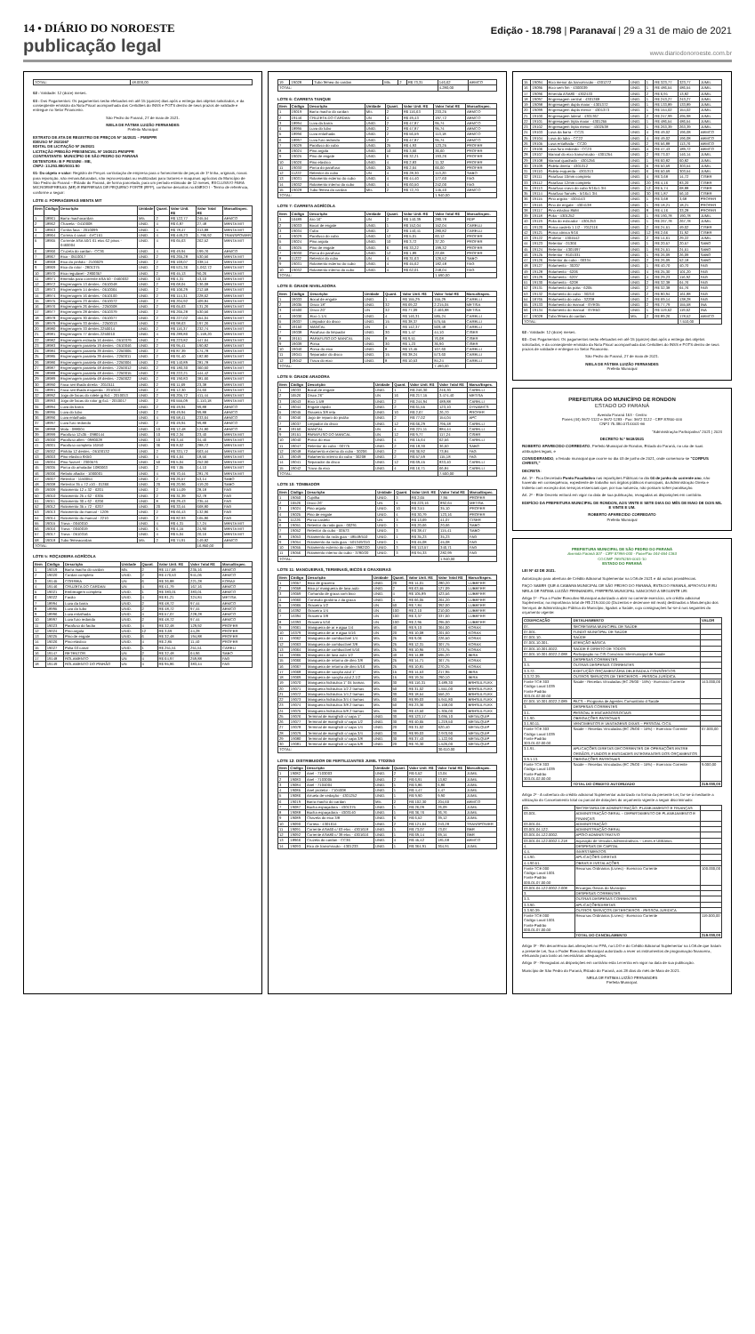14 • DIÁRIO DO NOROESTE
Edição - 18.798 | Paranavaí | 29 a 31 de maio de 2021
publicação legal
www.diariodonoroeste.com.br
| TOTAL: | 48.000,00 |
02 - Validade: 12 (doze) meses.
03 - Dos Pagamentos: Os pagamentos serão efetuados em até 15 (quinze) dias após a entrega dos objetos solicitados, e da conseqüente emissão da Nota Fiscal acompanhada das Certidões do INSS e FGTS dentro de seus prazos de validade e entregue no Setor Financeiro.
São Pedro do Paraná, 27 de maio de 2021.
NEILA DE FÁTIMA LUIZÃO FERNANDES
Prefeito Municipal
EXTRATO DE ATA DE REGISTRO DE PREÇOS Nº 34/2021 – PMSPPR
IDEUSO Nº 2021067
EDITAL DE LICITAÇÃO Nº 26/2021
LICITAÇÃO PREGÃO PRESENCIAL Nº 19/2021-PMSPPR
CONTRATANTE: MUNICÍPIO DE SÃO PEDRO DO PARANÁ
DETENTORA: B F PESSINI - ME,
CNPJ: 13.253.880/0001-50
01- Do objeto e valor: Registro de Preços contratação de empresa para o fornecimento de peças de 1ª linha, originais, novas para reposição, não remanufaturadas, não reprocessadas ou reutilizadas para tratores e maquinas agrícolas do Município de São Pedro do Paraná – Estado do Paraná, de forma parcelada, para um período estimado de 12 meses, EXCLUSIVO PARA MICROEMPRESAS (ME) E EMPRESAS DE PEQUENO PORTE (EPP), conforme descritos no ANEXO I - Termo de referência, conforme a seguir:
LOTE 4: FORRAGEIRAS MENTA MIT
| Item | Código | Descrição | Unidade | Quant. | Valor Unit. R$ | Valor Total R$ | Marca/Espec. |
| --- | --- | --- | --- | --- | --- | --- | --- |
| 1 | 18961 | Barra machocardan | Mts | 2 | R$ 122,77 | 245,54 | AEMCO |
| 2 | 18962 | Chaveta - 0410008 | UNID. | 4 | R$ 6,87 | 27,48 | MENTA MIT |
| 3 | 18963 | Contra faca - 2010099 | UNID. | 4 | R$ 78,47 | 313,88 | MENTA MIT |
| 4 | 18964 | Correia 4 canal - 4VC151 | UNID. | 4 | R$ 449,23 | 1.796,92 | TRANSPOWER |
| 5 | 18965 | Corrente ASA 50/1 61 elos 62 pinos - 0460004 | UNID. | 4 | R$ 65,63 | 262,52 | MENTA MIT |
| 6 | 18966 | Cruzeta do cardan - CC36 | UNID. | 4 | R$ 49,94 | 199,76 | AEMCO |
| 7 | 18967 | Eixo - 0510017 | UNID. | 2 | R$ 265,28 | 530,56 | MENTA MIT |
| 8 | 18968 | Eixo do pinhão - 2100029 | UNID. | 2 | R$ 169,07 | 338,14 | MENTA MIT |
| 9 | 18969 | Eixo do rotor - 2801375 | UNID. | 2 | R$ 531,36 | 1.062,72 | MENTA MIT |
| 10 | 18970 | Eixo regulável - 2800357 | UNID. | 2 | R$ 45,13 | 90,26 | MENTA MIT |
| 11 | 18971 | Emenda para corrente ASA 50 - 0460032 | UNID. | 10 | R$ 4,31 | 43,10 | MENTA MIT |
| 12 | 18972 | Engrenagem 13 dentes - 0510048 | UNID. | 2 | R$ 68,04 | 136,08 | MENTA MIT |
| 13 | 18973 | Engrenagem 14 dentes - 0510064 | UNID. | 2 | R$ 106,29 | 212,58 | MENTA MIT |
| 14 | 18974 | Engrenagem 16 dentes - 0510100 | UNID. | 2 | R$ 114,31 | 228,62 | MENTA MIT |
| 15 | 18975 | Engrenagem 23 dentes - 0510072 | UNID. | 2 | R$ 204,92 | 409,84 | MENTA MIT |
| 16 | 18976 | Engrenagem 26 dentes - 2250008 | UNID. | 2 | R$ 65,63 | 131,26 | MENTA MIT |
| 17 | 18977 | Engrenagem 28 dentes - 0510379 | UNID. | 2 | R$ 265,28 | 530,56 | MENTA MIT |
| 18 | 18978 | Engrenagem 30 dentes - 0510077 | UNID. | 2 | R$ 227,02 | 454,04 | MENTA MIT |
| 19 | 18979 | Engrenagem 33 dentes - 2250013 | UNID. | 2 | R$ 98,63 | 197,26 | MENTA MIT |
| 20 | 18980 | Engrenagem 33 dentes 2250014 | UNID. | 2 | R$ 116,37 | 232,74 | MENTA MIT |
| 21 | 18981 | Engrenagem 77 dentes 2250010 | UNID. | 4 | R$ 289,80 | 1.159,20 | MENTA MIT |
| 22 | 18982 | Engrenagem estriada 16 dentes - 0510379 | UNID. | 2 | R$ 223,82 | 447,64 | MENTA MIT |
| 23 | 18983 | Engrenagem paralela 19 dentes - 0510046 | UNID. | 2 | R$ 95,41 | 190,82 | MENTA MIT |
| 24 | 18984 | Engrenagem paralela 39 dentes - 2250005 | UNID. | 2 | R$ 87,39 | 174,78 | MENTA MIT |
| 25 | 18985 | Engrenagem paralela 39 dentes - 2250011 | UNID. | 2 | R$ 91,40 | 182,80 | MENTA MIT |
| 26 | 18986 | Engrenagem paralela 48 dentes - 2250004 | UNID. | 2 | R$ 140,89 | 281,78 | MENTA MIT |
| 27 | 18987 | Engrenagem paralela 48 dentes - 2250012 | UNID. | 2 | R$ 180,30 | 360,60 | MENTA MIT |
| 28 | 18988 | Engrenagem paralela 48 dentes - 2250015 | UNID. | 2 | R$ 222,21 | 444,42 | MENTA MIT |
| 29 | 18989 | Engrenagem paralela 48 dentes - 2250022 | UNID. | 2 | R$ 190,83 | 381,66 | MENTA MIT |
| 30 | 18990 | Faca serrilhada direita - 2010111 | UNID. | 2 | R$ 11,69 | 23,38 | MENTA MIT |
| 31 | 18991 | Faca serrilhada esquerda - 2010110 | UNID. | 2 | R$ 12,30 | 24,60 | MENTA MIT |
| 32 | 18992 | Jogo de facas do rolete jg 8x1 - 2010013 | UNID. | 2 | R$ 205,72 | 411,44 | MENTA MIT |
| 33 | 18993 | Jogo de facas do rotor jg 6x1 - 2010017 | UNID. | 2 | R$ 555,09 | 1.110,18 | MENTA MIT |
| 34 | 18994 | Luva da barra | UNID. | 2 | R$ 49,94 | 99,88 | AEMCO |
| 35 | 18995 | Luva do tubo | UNID. | 2 | R$ 49,94 | 99,88 | AEMCO |
| 36 | 18996 | Luva entalhada | UNID. | 4 | R$ 58,41 | 233,64 | AEMCO |
| 37 | 18997 | Luva furo redondo | UNID. | 2 | R$ 49,94 | 99,88 | AEMCO |
| 38 | 18998 | Mola - 088004 | UNID. | 10 | R$ 12,48 | 124,80 | AEMCO |
| 39 | 18999 | Parafuso 12x35 - 0980144 | UNID. | 10 | R$ 2,34 | 23,40 | MENTA MIT |
| 40 | 19000 | Parafuso allen - 0980028 | UNID. | 10 | R$ 3,44 | 34,40 | MENTA MIT |
| 41 | 19001 | Parafuso completo 16X50 | UNID. | 36 | R$ 8,02 | 288,72 | MENTA MIT |
| 42 | 19002 | Pinhão 12 dentes - 05100132 | UNID. | 2 | R$ 331,72 | 663,44 | MENTA MIT |
| 43 | 19003 | Pino elástico 8X50 | UNID. | 4 | R$ 4,64 | 18,56 | MENTA MIT |
| 44 | 19004 | Pino fusível - 2300576 | UNID. | 50 | R$ 5,04 | 252,00 | MENTA MIT |
| 45 | 19005 | Porca do amolador 1080063 | UNID. | 2 | R$ 7,05 | 14,10 | MENTA MIT |
| 46 | 19006 | Rebolo afiador - 1000001 | UNID. | 4 | R$ 70,44 | 281,76 | MENTA MIT |
| 47 | 19007 | Retentor - 1150054 | UNID. | 2 | R$ 26,57 | 53,14 | SABO |
| 48 | 19008 | Retentor 35 x 72 x10 - 01366 | UNID. | 20 | R$ 20,96 | 419,20 | SABO |
| 49 | 19009 | Rolamento 12 x 32 - 6201 | UNID. | 2 | R$ 14,09 | 28,18 | FAG |
| 50 | 19010 | Rolamento 25 x 62 - 6305 | UNID. | 2 | R$ 31,39 | 62,78 | FAG |
| 51 | 19011 | Rolamento 30 x 62 - 6206 | UNID. | 8 | R$ 29,43 | 235,44 | FAG |
| 52 | 19012 | Rolamento 35 x 72 - 6207 | UNID. | 20 | R$ 33,44 | 668,80 | FAG |
| 53 | 19013 | Rolamento do mancal - 1209 | UNID. | 2 | R$ 66,43 | 132,86 | FAG |
| 54 | 19014 | Rolamento do mancal - 2210 | UNID. | 2 | R$ 82,93 | 165,86 | FAG |
| 55 | 19015 | Trava - 0040010 | UNID. | 4 | R$ 4,31 | 17,24 | MENTA MIT |
| 56 | 19016 | Trava - 0040019 | UNID. | 6 | R$ 4,15 | 24,90 | MENTA MIT |
| 57 | 19017 | Trava - 0510316 | UNID. | 4 | R$ 5,04 | 20,16 | MENTA MIT |
| 58 | 19018 | Tubo fêmeacardan | Mts | 2 | R$ 74,91 | 149,82 | AEMCO |
| TOTAL: | | | | | | 16.850,00 | |
LOTE 5: ROÇADEIRA AGRÍCOLA
| Item | Código | Descrição | Unidade | Quant. | Valor Unit. R$ | Valor Total R$ | Marca/Espec. |
| --- | --- | --- | --- | --- | --- | --- | --- |
| 1 | 19019 | Barra macho do cardan | Mts | 2 | R$ 117,58 | 235,16 | AEMCO |
| 2 | 19020 | Cardan completo | UNID. | 2 | R$ 470,53 | 941,06 | AEMCO |
| 3 | 19145 | CORREIA | UN | 6 | R$ 36,88 | 221,28 | KORAX |
| 4 | 19146 | CRUZETA DO CARDAN | UN | 4 | R$ 41,79 | 167,16 | AEMCO |
| 5 | 19021 | Embreagem completa | UNID. | 1 | R$ 383,01 | 383,01 | AEMCO |
| 6 | 19022 | Facão | UNID. | 4 | R$ 81,21 | 324,84 | METISA |
| 7 | 18994 | Luva da barra | UNID. | 2 | R$ 48,72 | 97,44 | AEMCO |
| 8 | 18995 | Luva do tubo | UNID. | 2 | R$ 48,72 | 97,44 | AEMCO |
| 9 | 18996 | Luva entalhada | UNID. | 4 | R$ 57,07 | 228,28 | AEMCO |
| 10 | 18997 | Luva furo redondo | UNID. | 2 | R$ 48,72 | 97,44 | AEMCO |
| 11 | 19023 | Parafuso do facão | UNID. | 4 | R$ 32,48 | 129,92 | PROFER |
| 12 | 19024 | Pino argola | UNID. | 12 | R$ 3,69 | 44,28 | PROFER |
| 13 | 19025 | Pino de engate | UNID. | 6 | R$ 32,48 | 194,88 | PROFER |
| 14 | 19026 | Pino elástico | UNID. | 4 | R$ 2,85 | 11,40 | PROFER |
| 15 | 19027 | Polia 03 canal | UNID. | 1 | R$ 251,51 | 251,51 | CARELI |
| 16 | 19147 | RETENTOR | UN | 2 | R$ 32,48 | 64,96 | SABO |
| 17 | 19148 | ROLAMENTO | UN | 4 | R$ 64,97 | 259,88 | FAG |
| 18 | 19149 | ROLAMENTO DO PINHÃO | UN | 4 | R$ 95,86 | 383,44 | FAG |
| 19 | 19028 | Tubo fêmea do cardan | Mts | 2 | R$ 73,31 | 146,62 | AEMCO |
| TOTAL: | | | | | | 4.280,00 | |
LOTE 6: CARRETA TANQUE
| Item | Código | Descrição | Unidade | Quant. | Valor Unit. R$ | Valor Total R$ | Marca/Espec. |
| --- | --- | --- | --- | --- | --- | --- | --- |
| 1 | 19019 | Barra macho do cardan | Mts | 2 | R$ 116,63 | 233,25 | AEMCO |
| 2 | 19146 | CRUZETA DO CARDAN | UN | 4 | R$ 49,43 | 197,72 | AEMCO |
| 3 | 18994 | Luva da barra | UNID. | 2 | R$ 47,87 | 95,74 | AEMCO |
| 4 | 18995 | Luva do tubo | UNID. | 2 | R$ 47,87 | 95,74 | AEMCO |
| 5 | 18996 | Luva entalhada | UNID. | 2 | R$ 56,59 | 113,18 | AEMCO |
| 6 | 18997 | Luva furo redondo | UNID. | 2 | R$ 47,87 | 95,74 | AEMCO |
| 7 | 19029 | Parafuso do cubo | UNID. | 25 | R$ 4,93 | 123,25 | PROFER |
| 8 | 19024 | Pino argola | UNID. | 10 | R$ 3,66 | 36,60 | PROFER |
| 9 | 19025 | Pino de engate | UNID. | 6 | R$ 32,21 | 193,26 | PROFER |
| 10 | 19026 | Pino elástico | UNID. | 4 | R$ 2,83 | 11,32 | PROFER |
| 11 | 19030 | Porca do parafuso | UNID. | 25 | R$ 2,64 | 66,00 | PROFER |
| 12 | 11222 | Retentor do cubo | UN | 4 | R$ 28,30 | 113,20 | SABO |
| 13 | 19031 | Rolamento externo do cubo | UNID. | 4 | R$ 44,40 | 177,60 | FAG |
| 14 | 19032 | Rolamento interno do cubo | UNID. | 4 | R$ 60,50 | 242,00 | FAG |
| 15 | 19028 | Tubo fêmea do cardan | Mts | 2 | R$ 72,70 | 145,40 | AEMCO |
| TOTAL: | | | | | | 1.940,00 | |
LOTE 7: CARRETA AGRÍCOLA
| Item | Código | Descrição | Unidade | Quant. | Valor Unit. R$ | Valor Total R$ | Marca/Espec. |
| --- | --- | --- | --- | --- | --- | --- | --- |
| 1 | 16489 | Aro 16" | UN | 2 | R$ 140,39 | 280,78 | RDP |
| 2 | 19033 | Bocal de engate | UNID. | 1 | R$ 152,04 | 152,04 | CARELLI |
| 3 | 19034 | Cubo | UNID. | 2 | R$ 140,41 | 280,82 | CARELLI |
| 4 | 19029 | Parafuso do cubo | UNID. | 12 | R$ 5,01 | 60,12 | PROFER |
| 5 | 19024 | Pino argola | UNID. | 10 | R$ 3,72 | 37,20 | PROFER |
| 6 | 19025 | Pino de engate | UNID. | 6 | R$ 33,22 | 199,32 | PROFER |
| 7 | 19030 | Porca do parafuso | UNID. | 12 | R$ 1,89 | 22,68 | PROFER |
| 8 | 11222 | Retentor do cubo | UN | 4 | R$ 31,63 | 126,52 | SABO |
| 9 | 19031 | Rolamento externo do cubo | UNID. | 4 | R$ 45,62 | 182,48 | FAG |
| 10 | 19032 | Rolamento interno do cubo | UNID. | 4 | R$ 62,01 | 248,04 | FAG |
| TOTAL: | | | | | | 1.590,00 | |
LOTE 8: GRADE NIVELADORA
| Item | Código | Descrição | Unidade | Quant. | Valor Unit. R$ | Valor Total R$ | Marca/Espec. |
| --- | --- | --- | --- | --- | --- | --- | --- |
| 1 | 19033 | Bocal de engate | UNID. | 1 | R$ 155,29 | 155,29 | CARELLI |
| 2 | 19035 | Disco 18" | UNID. | 32 | R$ 69,22 | 2.215,04 | METISA |
| 3 | 16500 | Disco 20" | UN | 32 | R$ 77,09 | 2.466,88 | METISA |
| 4 | 19036 | Eixo 1.1/4 | UNID. | 4 | R$ 146,31 | 585,24 | CARELLI |
| 5 | 19037 | Limpador do disco | UNID. | 15 | R$ 38,37 | 575,55 | CARELLI |
| 6 | 19150 | MANCAL | UN | 4 | R$ 142,37 | 569,48 | CARELLI |
| 7 | 19038 | Parafuso do limpador | UNID. | 30 | R$ 1,47 | 44,10 | CISER |
| 8 | 19151 | PARAFUSO DO MANCAL | UN | 8 | R$ 9,51 | 76,08 | CISER |
| 9 | 19039 | Porca | UNID. | 30 | R$ 1,23 | 36,90 | CISER |
| 10 | 19040 | Porca do eixo | UNID. | 8 | R$ 13,45 | 107,60 | CARELLI |
| 11 | 19041 | Separador do disco | UNID. | 15 | R$ 38,24 | 573,60 | CARELLI |
| 12 | 19042 | Trava do eixo | UNID. | 8 | R$ 10,53 | 84,24 | CARELLI |
| TOTAL: | | | | | | 7.490,00 | |
LOTE 9: GRADE ARADORA
| Item | Código | Descrição | Unidade | Quant. | Valor Unit. R$ | Valor Total R$ | Marca/Espec. |
| --- | --- | --- | --- | --- | --- | --- | --- |
| 1 | 19033 | Bocal de engate | UNID. | 1 | R$ 246,30 | 246,30 | CARELLI |
| 2 | 16526 | Disco 26" | UN | 16 | R$ 217,15 | 3.474,40 | METISA |
| 3 | 19043 | Eixo 1.5/8 | UNID. | 2 | R$ 244,94 | 489,88 | CARELLI |
| 4 | 19044 | Engate rápido | UNID. | 2 | R$ 61,55 | 123,10 | DYNAMICS |
| 5 | 19045 | Graxeira 3/8 reta | UNID. | 10 | R$ 2,67 | 26,70 | PROFER |
| 6 | 19046 | Jogo de reparo do pistão | UNID. | 2 | R$ 77,02 | 154,04 | APC |
| 7 | 19037 | Limpador do disco | UNID. | 12 | R$ 66,29 | 795,48 | CARELLI |
| 8 | 19150 | MANCAL | UN | 4 | R$ 221,11 | 884,44 | CARELLI |
| 9 | 19151 | PARAFUSO DO MANCAL | UN | 12 | R$ 9,77 | 117,24 | CISER |
| 10 | 19040 | Porca do eixo | UNID. | 4 | R$ 15,64 | 62,56 | CARELLI |
| 11 | 19047 | Retentor do cubo - 00775 | UNID. | 2 | R$ 18,30 | 36,60 | SABO |
| 12 | 19048 | Rolamento externo do cubo - 30206 | UNID. | 2 | R$ 36,92 | 73,84 | FAG |
| 13 | 19049 | Rolamento interno do cubo - 30208 | UNID. | 2 | R$ 57,59 | 115,18 | FAG |
| 14 | 19041 | Separador do disco | UNID. | 12 | R$ 69,45 | 833,40 | CARELLI |
| 15 | 19042 | Trava do eixo | UNID. | 4 | R$ 16,71 | 66,84 | CARELLI |
| TOTAL: | | | | | | 7.500,00 | |
LOTE 10: TOMBADOR
| Item | Código | Descrição | Unidade | Quant. | Valor Unit. R$ | Valor Total R$ | Marca/Espec. |
| --- | --- | --- | --- | --- | --- | --- | --- |
| 1 | 19050 | Cupilha | UNID. | 3 | R$ 2,65 | 7,95 | PROFER |
| 2 | 16526 | Disco 26" | UN | 4 | R$ 223,16 | 892,64 | METISA |
| 3 | 19024 | Pino argola | UNID. | 10 | R$ 3,51 | 35,10 | PROFER |
| 4 | 19025 | Pino de engate | UNID. | 4 | R$ 30,79 | 123,16 | PROFER |
| 5 | 11226 | Porca castelo | UN | 3 | R$ 13,69 | 41,07 | CISER |
| 6 | 19051 | Retentor da roda guia - 00291 | UNID. | 1 | R$ 20,66 | 20,66 | SABO |
| 7 | 19052 | Retentor do cubo - 00573 | UNID. | 3 | R$ 38,47 | 115,41 | SABO |
| 8 | 19053 | Rolamento da roda guia - 48548/510 | UNID. | 1 | R$ 35,23 | 35,23 | FAG |
| 9 | 19054 | Rolamento da roda guia - 501349/310 | UNID. | 1 | R$ 45,08 | 45,08 | FAG |
| 10 | 19055 | Rolamento externo do cubo - 3982/20 | UNID. | 3 | R$ 113,57 | 340,71 | FAG |
| 11 | 19056 | Rolamento interno do cubo - 3780/20 | UNID. | 3 | R$ 94,33 | 282,99 | FAG |
| TOTAL: | | | | | | 1.940,00 | |
LOTE 11: MANGUEIRAS, TERMINAIS, BICOS E GRAXEIRAS
| Item | Código | Descrição | Unidade | Quant. | Valor Unit. R$ | Valor Total R$ | Marca/Espec. |
| --- | --- | --- | --- | --- | --- | --- | --- |
| 1 | 19057 | Bico de graxeira | UNID. | 20 | R$ 14,01 | 280,20 | LUBEFER |
| 2 | 19058 | Bico p/ mangueira de lava auto | UNID. | 2 | R$ 63,55 | 127,09 | LUBEFER |
| 3 | 19059 | Comando de graxa com bico | UNID. | 4 | R$ 105,89 | 423,56 | LUBEFER |
| 4 | 19060 | Conexão giratória z da graxa | UNID. | 4 | R$ 66,05 | 264,20 | LUBEFER |
| 5 | 19065 | Graxeira 1/2 | UN | 50 | R$ 7,84 | 392,00 | LUBEFER |
| 6 | 16392 | Graxeira 1/4 | UN | 100 | R$ 2,10 | 210,00 | LUBEFER |
| 7 | 16394 | Graxeira 3/8 | UN | 100 | R$ 3,37 | 337,00 | LUBEFER |
| 8 | 16393 | Graxeira 5/16 | UN | 100 | R$ 2,95 | 295,00 | LUBEFER |
| 9 | 19061 | Mangueira de ar e água 1/4 | Mts | 40 | R$ 9,10 | 364,00 | KORAX |
| 10 | 16379 | Mangueira de ar e água 5/16 | UN | 20 | R$ 10,08 | 201,60 | KORAX |
| 11 | 19062 | Mangueira de combustível 1/4 | Mts | 25 | R$ 9,06 | 226,50 | KORAX |
| 12 | 19063 | Mangueira de combustível 3/8 | Mts | 25 | R$ 12,31 | 307,75 | KORAX |
| 13 | 19064 | Mangueira de combustível 5/16 | Mts | 25 | R$ 10,95 | 273,75 | KORAX |
| 14 | 19065 | Mangueira de lava auto 1/2 | Mts | 40 | R$ 14,88 | 595,20 | IBIRA |
| 15 | 19066 | Mangueira de retorno de óleo 3/8 | Mts | 25 | R$ 14,71 | 367,75 | KORAX |
| 16 | 19067 | Mangueira de retorno de óleo 5/16 | Mts | 25 | R$ 10,81 | 270,25 | KORAX |
| 17 | 19068 | Mangueira de sucção azul 1" | Mts | 15 | R$ 14,53 | 217,95 | IBIRA |
| 18 | 19069 | Mangueira de sucção azul 2.1/2 | Mts | 15 | R$ 19,34 | 290,10 | IBIRA |
| 19 | 19070 | Mangueira hidráulica 1" 04 tramas | Mts | 30 | R$ 116,31 | 3.489,30 | BRHSULFLEX |
| 20 | 19071 | Mangueira hidráulica 1/2 2 tramas | Mts | 50 | R$ 31,02 | 1.551,00 | BRHSULFLEX |
| 21 | 19072 | Mangueira hidráulica 1/4 2 tramas | Mts | 30 | R$ 18,54 | 556,20 | BRHSULFLEX |
| 22 | 19073 | Mangueira hidráulica 3/4 4 tramas | Mts | 60 | R$ 99,03 | 5.941,80 | BRHSULFLEX |
| 23 | 19074 | Mangueira hidráulica 3/8 2 tramas | Mts | 50 | R$ 23,36 | 1.168,00 | BRHSULFLEX |
| 24 | 19075 | Mangueira hidráulica 5/8 2 tramas | Mts | 30 | R$ 43,50 | 1.305,00 | BRHSULFLEX |
| 25 | 19076 | Terminal de manghidr c/ capa 1" | UNID. | 30 | R$ 123,17 | 3.695,10 | METALQUIP |
| 26 | 19077 | Terminal de manghidr c/ capa 1/2 | UNID. | 30 | R$ 40,65 | 1.219,50 | METALQUIP |
| 27 | 19078 | Terminal de manghidr c/ capa 1/4 | UNID. | 20 | R$ 31,02 | 620,40 | METALQUIP |
| 28 | 19079 | Terminal de manghidr c/ capa 3/4 | UNID. | 30 | R$ 99,03 | 2.970,90 | METALQUIP |
| 29 | 19080 | Terminal de manghidr c/ capa 3/8 | UNID. | 30 | R$ 37,43 | 1.122,90 | METALQUIP |
| 30 | 19081 | Terminal de manghidr c/ capa 5/8 | UNID. | 20 | R$ 76,30 | 1.526,00 | METALQUIP |
| TOTAL: | | | | | | 30.610,00 | |
LOTE 12: DISTRIBUIDOR DE FERTILIZANTES JUMIL TTD2050
| Item | Código | Descrição | Unidade | Quant. | Valor Unit. R$ | Valor Total R$ | Marca/Espec. |
| --- | --- | --- | --- | --- | --- | --- | --- |
| 1 | 19082 | Anel - 7103003 | UNID. | 2 | R$ 6,52 | 13,04 | JUMIL |
| 2 | 19083 | Anel - 7103005 | UNID. | 2 | R$ 6,91 | 13,82 | JUMIL |
| 3 | 19084 | Anel - 7104004 | UNID. | 1 | R$ 6,86 | 6,86 | JUMIL |
| 4 | 19085 | Anel protetor - 7104008 | UNID. | 1 | R$ 4,47 | 4,47 | JUMIL |
| 5 | 19086 | Arruela de vedação - 4301252 | UNID. | 1 | R$ 9,90 | 9,90 | JUMIL |
| 6 | 19019 | Barra macho do cardan | Mts | 2 | R$ 102,30 | 204,60 | AEMCO |
| 7 | 19087 | Bucha espaçadora - 4301375 | UNID. | 1 | R$ 26,09 | 26,09 | JUMIL |
| 8 | 19088 | Bucha espaçadora - 4303140 | UNID. | 1 | R$ 36,76 | 36,76 | JUMIL |
| 9 | 19089 | Chaveta do eixo 3/8 | UNID. | 6 | R$ 6,52 | 39,12 | JUMIL |
| 10 | 19090 | Correia - 4301614 | UNID. | 2 | R$ 121,64 | 243,28 | TRANSPOWER |
| 11 | 19091 | Corrente ASA60 c/ 63 elos - 4301618 | UNID. | 1 | R$ 73,07 | 73,07 | GBR |
| 12 | 19092 | Corrente ASA80 c/ 39 elos - 4301616 | UNID. | 1 | R$ 69,14 | 69,14 | GBR |
| 13 | 18966 | Cruzeta do cardan - CC36 | UNID. | 4 | R$ 45,42 | 181,68 | AEMCO |
| 14 | 19093 | Eixo de transmissão - 4301233 | UNID. | 1 | R$ 364,91 | 364,91 | JUMIL |
| 15 | 19094 | Eixo menor da transmissão - 4301272 | UNID. | 1 | R$ 323,77 | 323,77 | JUMIL |
| 16 | 19095 | Eixo sem fim - 4300039 | UNID. | 1 | R$ 486,54 | 486,54 | JUMIL |
| 17 | 19096 | Emenda ASA80 - 4302433 | UNID. | 2 | R$ 6,91 | 13,82 | JUMIL |
| 18 | 19097 | Engrenagem central - 4301368 | UNID. | 1 | R$ 243,27 | 243,27 | JUMIL |
| 19 | 19098 | Engrenagem dupla maior - 4301372 | UNID. | 1 | R$ 133,89 | 133,89 | JUMIL |
| 20 | 19099 | Engrenagem dupla menor - 4301373 | UNID. | 1 | R$ 154,02 | 154,02 | JUMIL |
| 21 | 19100 | Engrenagem lateral - 4301367 | UNID. | 2 | R$ 247,99 | 495,98 | JUMIL |
| 22 | 19101 | Engrenagem tripla maior - 4301255 | UNID. | 1 | R$ 486,54 | 486,54 | JUMIL |
| 23 | 19102 | Engrenagem tripla menor - 4302538 | UNID. | 1 | R$ 263,39 | 263,39 | JUMIL |
| 24 | 19103 | Luva da barra - CC21 | UNID. | 4 | R$ 49,02 | 196,08 | AEMCO |
| 25 | 19104 | Luva do tubo - CC22 | UNID. | 4 | R$ 49,02 | 196,08 | AEMCO |
| 26 | 19105 | Luva entalhada - CC20 | UNID. | 2 | R$ 56,88 | 113,76 | AEMCO |
| 27 | 19106 | Luva furo redondo - CC23 | UNID. | 4 | R$ 47,43 | 189,72 | AEMCO |
| 28 | 19107 | Mancal do eixo transmissão - 4301254 | UNID. | 2 | R$ 73,07 | 146,14 | JUMIL |
| 29 | 19108 | Mancal quadrado - 4301256 | UNID. | 1 | R$ 60,82 | 60,82 | JUMIL |
| 30 | 19109 | Paleta direita - 4301312 | UNID. | 6 | R$ 50,59 | 303,54 | JUMIL |
| 31 | 19110 | Paleta esquerda - 4301313 | UNID. | 6 | R$ 50,59 | 303,54 | JUMIL |
| 32 | 19111 | Parafuso 10mm completo | UNID. | 4 | R$ 3,68 | 14,72 | CISER |
| 33 | 19112 | Parafuso 12mm completo | UNID. | 20 | R$ 4,16 | 83,20 | CISER |
| 34 | 19113 | Parafuso cravo do cubo 9/16x1.3/4 | UNID. | 12 | R$ 5,74 | 68,88 | CISER |
| 35 | 19114 | Parafuso francês - 5/16x1 3/4 | UNID. | 30 | R$ 1,87 | 56,10 | CISER |
| 36 | 19115 | Pino argola - 4304143 | UNID. | 1 | R$ 3,68 | 3,68 | PROFER |
| 37 | 19116 | Pino de engate - 4304138 | UNID. | 1 | R$ 18,21 | 18,21 | PROFER |
| 38 | 19117 | Pino elástico 8MM | UNID. | 8 | R$ 4,16 | 33,28 | PROFER |
| 39 | 19118 | Polia - 4301252 | UNID. | 1 | R$ 190,78 | 190,78 | JUMIL |
| 40 | 19119 | Polia do esticador - 4301253 | UNID. | 1 | R$ 267,78 | 267,78 | JUMIL |
| 41 | 19120 | Porca castelo 1.1/2 - 7012116 | UNID. | 2 | R$ 24,51 | 49,02 | CISER |
| 42 | 19121 | Porca cônica 9/16 | UNID. | 12 | R$ 2,66 | 31,92 | CISER |
| 43 | 19122 | Protetor - 4304542 | UNID. | 2 | R$ 14,61 | 29,22 | JUMIL |
| 44 | 19123 | Retentor - 01366 | UNID. | 1 | R$ 20,57 | 20,57 | SABO |
| 45 | 19124 | Retentor - 4301697 | UNID. | 1 | R$ 24,51 | 24,51 | SABO |
| 46 | 19125 | Retentor - 8101031 | UNID. | 1 | R$ 26,09 | 26,09 | SABO |
| 47 | 19126 | Retentor do cubo - 00334 | UNID. | 2 | R$ 26,09 | 52,18 | SABO |
| 48 | 19127 | Rolamento - 30207 | UNID. | 1 | R$ 40,70 | 40,70 | FAG |
| 49 | 19128 | Rolamento - 6206 | UNID. | 4 | R$ 25,30 | 101,20 | FAG |
| 50 | 19129 | Rolamento - 6207 | UNID. | 4 | R$ 29,23 | 116,92 | FAG |
| 51 | 19130 | Rolamento - 6208 | UNID. | 2 | R$ 32,38 | 64,76 | FAG |
| 52 | 19131 | Rolamento da polia - 6205 | UNID. | 2 | R$ 32,38 | 64,76 | FAG |
| 53 | 19132 | Rolamento do cubo - 30210 | UNID. | 2 | R$ 80,94 | 161,88 | FAG |
| 54 | 18765 | Rolamento do cubo - 32208 | UNID. | 2 | R$ 69,14 | 138,28 | FAG |
| 55 | 19133 | Rolamento do mancal - GYE35 | UNID. | 2 | R$ 77,79 | 155,58 | INA |
| 56 | 19134 | Rolamento do mancal - GYE50 | UNID. | 1 | R$ 119,62 | 119,62 | INA |
| 57 | 19028 | Tubo fêmea do cardan | Mts | 2 | R$ 89,26 | 178,52 | AEMCO |
| TOTAL: | | | | | | 7.510,00 | |
02 - Validade: 12 (doze) meses.
03 - Dos Pagamentos: Os pagamentos serão efetuados em até 15 (quinze) dias após a entrega dos objetos solicitados, e da conseqüente emissão da Nota Fiscal acompanhada das Certidões do INSS e FGTS dentro de seus prazos de validade e entregue no Setor Financeiro.
São Pedro do Paraná, 27 de maio de 2021.
NEILA DE FÁTIMA LUIZÃO FERNANDES
Prefeito Municipal
PREFEITURA DO MUNICÍPIO DE RONDON
ESTADO DO PARANÁ
Avenida Paraná 153 - Centro
Fones (44) 3672-1122 e 3672-1283 - Fax: 3672 1122 - CEP 87800-000
CNPJ 75.380.071/0001-66
"Administração Participativa" 2021 | 2024
DECRETO N.º 5618/2021
ROBERTO APARECIDO CORREDATO, Prefeito Municipal de Rondon, Estado do Paraná, no uso de suas atribuições legais, e
CONSIDERANDO, o feriado municipal que ocorre no dia 03 de junho de 2021, onde comemora-se "CORPUS CHRISTI,"
DECRETA:
Art. 1º - Fica Decretado Ponto Facultativo nas repartições Públicas no dia 04 de junho do corrente ano, não havendo em consequência, expediente de trabalho nos órgãos públicos municipais, da Administração Direta e Indireta com exceção dos serviços essenciais que, por sua natureza, não possam sofrer paralisação.
Art. 2º - Este Decreto entrará em vigor na data de sua publicação, revogadas as disposições em contrário.
EDIFÍCIO DA PREFEITURA MUNICIPAL DE RONDON, AOS VINTE E SETE DIAS DO MÊS DE MAIO DE DOIS MIL E VINTE E UM.
ROBERTO APARECIDO CORREDATO
Prefeito Municipal
PREFEITURA MUNICIPAL DE SÃO PEDRO DO PARANÁ
Avenida Paraná 307 - CEP 87955-000 - Fone/Fax 044-464-1163
CGC/MF 76975259-0001-10
ESTADO DO PARANÁ
LEI Nº 42 DE 2021.
Autorização para abertura de Crédito Adicional Suplementar na LOA de 2021 e dá outras providências.
FAÇO SABER QUE A CAMARA MUNICIPAL DE SÃO PEDRO DO PARANÁ, ESTA DO PARANÁ, APROVOU E EU NEILA DE FATIMA LUIZÃO FERNANDES, PREFEITA MUNICIPAL SANCIONO A SEGUINTE LEI:
Artigo 1º - Fica o Poder Executivo Municipal autorizado a abrir no corrente exercício, um crédito adicional Suplementar, na importância total de R$ 219.000,00 (Duzentos e dezenove mil reais) destinados a Manutenção dos Serviços de Administração Pública do Município, ligados a Saúde, cuja consignações far-se-á nas seguintes do orçamento vigente:
| CODIFICAÇÃO | DETALHAMENTO | VALOR |
| --- | --- | --- |
| 07. | SECRETARIA MUNICIPAL DE SAÚDE | |
| 07.001. | FUNDO MUNICIPAL DE SAÚDE | |
| 07.001.10. | SAÚDE | |
| 07.001.10.301. | ATENÇÃO BÁSICA | |
| 07.001.10.301.0022. | SAÚDE É DIREITO DE TODOS | |
| 07.001.10.301.0022.2.088 | Participação no CIS Consórcio Intermunicipal de Saúde | |
| 3. | DESPESAS CORRENTES | |
| 3.3. | OUTRAS DESPESAS CORRENTES | |
| 3.3.72. | EXECUÇÃO ORÇAMENTÁRIA DELEGADA A CONSÓRCIOS | |
| 3.3.72.39. | OUTROS SERVIÇOS DE TERCEIROS – PESSOA JURÍDICA | |
| Fonte TCE 303 Código Local 1039 Fonte Padrão 303.01.02.00.00 | Saúde - Receitas Vinculadas (EC 29/00 - 15%) - Exercício Corrente | 143.000,00 |
| 07.001.10.301.0022.2.089 | PACS – Programa de Agentes Comunitário d Saúde | |
| 3. | DESPESAS CORRENTES | |
| 3.1. | PESSOAL E ENCARGOSSOCIAIS | |
| 3.1.90. | OBRIGAÇÕES PATRONAIS | |
| 3.1.90.11. | VENCIMENTOS E VANTAGENS DIXAS – PESSOAL CICIL | |
| Fonte TCE 303 Código Local 1039 Fonte Padrão 303.01.02.00.00 | Saúde – Receitas Vinculadas (EC 29/00 – 15%) – Exercício Corrente | 67.000,00 |
| 3.1.91. | APLICAÇÕES DIRETAS DECORRENTES DE OPERAÇÕES ENTRE ORGÃOS, FUNDOS E ENTIDADES INTEGRANTES DOS ORÇAMENTOS | |
| 3.9.1.13. | OBRIGAÇÕES PATRONAIS | |
| Fonte TCE 303 Código Local 1039 Fonte Padrão 303.01.02.00.00 | Saúde – Receitas Vinculadas (EC 29/00 – 15%) – Exercício Corrente | 9.000,00 |
| | TOTAL DO CREDITO AUTORIZADO | 219.000,00 |
Artigo 2º - A cobertura do crédito adicional Suplementar autorizado na forma da presente Lei, far-se-á mediante a utilização do Cancelamento total ou parcial de dotações do orçamento vigente a seguir discriminado:
| 03. | SECRETARIA DE ADMINISTRAÇÃO, PLANEJAMENTO E FINANÇAS | |
| 03.001. | ADMINISTRAÇÃO GERAL – DEPARTAMENTO DE PLANEJAMENTO E FINANÇAS | |
| 03.001.04. | ADMINISTRAÇÃO | |
| 03.001.04.122. | ADMINISTRAÇÃO GERAL | |
| 03.001.04.122.0002. | APOIO ADMINISTRATIVO | |
| 03.001.04.122.0002.1.218 | Aquisição de Veículos Administrativos – Leves e Utilitários | |
| 4. | DESPESAS DE CAPITAL | |
| 4.4. | INVESTIMENTOS | |
| 4.4.90. | APLICAÇÕES DIRETAS | |
| 4.4.90.51. | OBRAS E INSTALAÇÕES | |
| Fonte TCE 000 Código Local 1001 Fonte Padrão 000.01.07.00.00 | Recursos Ordinários (Livres) - Exercício Corrente | 100.000,00 |
| 03.001.04.122.0002.2.008 | Encargos Gerais do Município | |
| 3. | DESPESAS CORRENTES | |
| 3.3. | OUTRAS DESPESAS CORRENTES | |
| 3.3.90. | APLICAÇÕESDIRETAS | |
| 3.3.90.39. | OUTROS SERVIÇOS DETERCEIROS - PESSOA JURIDICA | |
| Fonte TCE 000 Código Local 1001 Fonte Padrão 000.01.07.00.00 | Recursos Ordinários (Livres) - Exercício Corrente | 119.000,00 |
| | TOTAL DO CANCELAMENTO | 219.000,00 |
Artigo 3º - Em decorrência das alterações no PPA, na LDO e do Crédito Adicional Suplementar na LOA de que tratam a presente Lei, fica o Poder Executivo Municipal autorizado a rever os instrumentos de programação financeira, efetuando para tanto as necessárias adequações.
Artigo 4º - Revogadas as disposições em contrário esta Lei entra em vigor na data de sua publicação.
Município de São Pedro do Paraná, Estado do Paraná, aos 28 dias do mês de Maio de 2021.
NEILA DE FATIMA LUIZÃO FERNANDES
Prefeita Municipal.